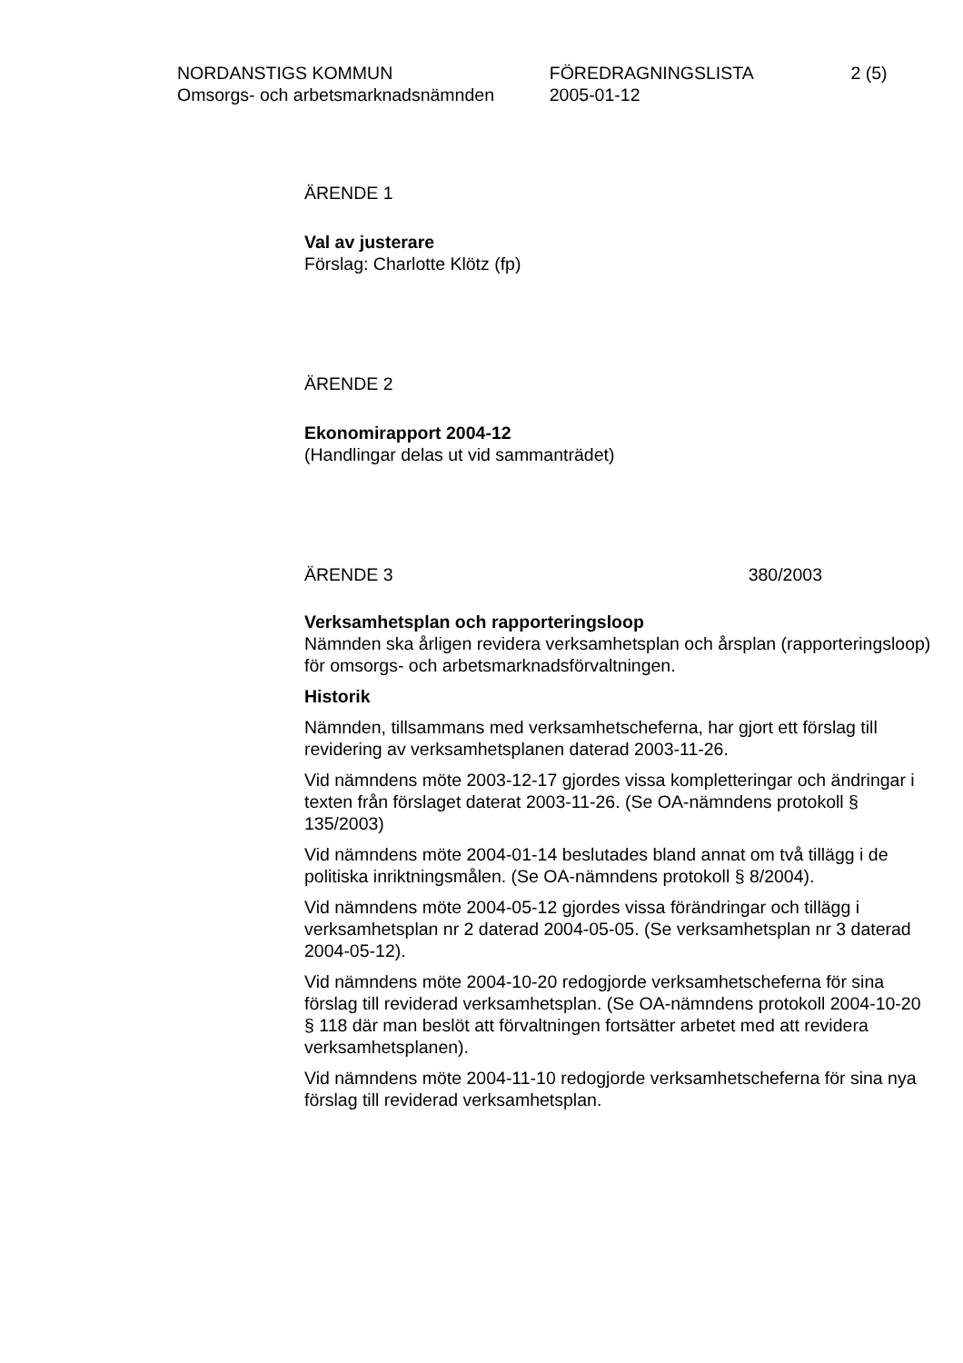NORDANSTIGS KOMMUN
Omsorgs- och arbetsmarknadsnämnden
FÖREDRAGNINGSLISTA
2005-01-12
2 (5)
ÄRENDE 1
Val av justerare
Förslag: Charlotte Klötz (fp)
ÄRENDE 2
Ekonomirapport 2004-12
(Handlingar delas ut vid sammanträdet)
ÄRENDE 3 380/2003
Verksamhetsplan och rapporteringsloop
Nämnden ska årligen revidera verksamhetsplan och årsplan (rapporteringsloop) för omsorgs- och arbetsmarknadsförvaltningen.
Historik
Nämnden, tillsammans med verksamhetscheferna, har gjort ett förslag till revidering av verksamhetsplanen daterad 2003-11-26.
Vid nämndens möte 2003-12-17 gjordes vissa kompletteringar och ändringar i texten från förslaget daterat 2003-11-26. (Se OA-nämndens protokoll § 135/2003)
Vid nämndens möte 2004-01-14 beslutades bland annat om två tillägg i de politiska inriktningsmålen. (Se OA-nämndens protokoll § 8/2004).
Vid nämndens möte 2004-05-12 gjordes vissa förändringar och tillägg i verksamhetsplan nr 2 daterad 2004-05-05. (Se verksamhetsplan nr 3 daterad 2004-05-12).
Vid nämndens möte 2004-10-20 redogjorde verksamhetscheferna för sina förslag till reviderad verksamhetsplan. (Se OA-nämndens protokoll 2004-10-20 § 118 där man beslöt att förvaltningen fortsätter arbetet med att revidera verksamhetsplanen).
Vid nämndens möte 2004-11-10 redogjorde verksamhetscheferna för sina nya förslag till reviderad verksamhetsplan.